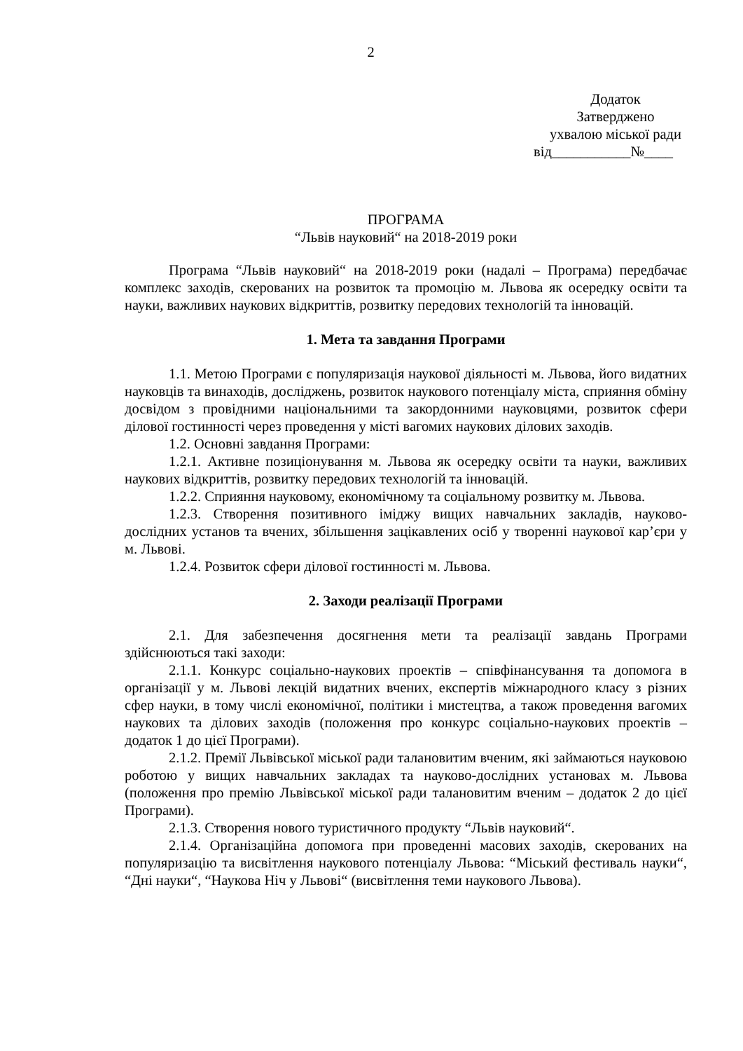2
Додаток
Затверджено
ухвалою міської ради
від___________№____
ПРОГРАМА
“Львів науковий“ на 2018-2019 роки
Програма “Львів науковий“ на 2018-2019 роки (надалі – Програма) передбачає комплекс заходів, скерованих на розвиток та промоцію м. Львова як осередку освіти та науки, важливих наукових відкриттів, розвитку передових технологій та інновацій.
1. Мета та завдання Програми
1.1. Метою Програми є популяризація наукової діяльності м. Львова, його видатних науковців та винаходів, досліджень, розвиток наукового потенціалу міста, сприяння обміну досвідом з провідними національними та закордонними науковцями, розвиток сфери ділової гостинності через проведення у місті вагомих наукових ділових заходів.
1.2. Основні завдання Програми:
1.2.1. Активне позиціонування м. Львова як осередку освіти та науки, важливих наукових відкриттів, розвитку передових технологій та інновацій.
1.2.2. Сприяння науковому, економічному та соціальному розвитку м. Львова.
1.2.3. Створення позитивного іміджу вищих навчальних закладів, науково-дослідних установ та вчених, збільшення зацікавлених осіб у творенні наукової кар’єри у м. Львові.
1.2.4. Розвиток сфери ділової гостинності м. Львова.
2. Заходи реалізації Програми
2.1. Для забезпечення досягнення мети та реалізації завдань Програми здійснюються такі заходи:
2.1.1. Конкурс соціально-наукових проектів – співфінансування та допомога в організації у м. Львові лекцій видатних вчених, експертів міжнародного класу з різних сфер науки, в тому числі економічної, політики і мистецтва, а також проведення вагомих наукових та ділових заходів (положення про конкурс соціально-наукових проектів – додаток 1 до цієї Програми).
2.1.2. Премії Львівської міської ради талановитим вченим, які займаються науковою роботою у вищих навчальних закладах та науково-дослідних установах м. Львова (положення про премію Львівської міської ради талановитим вченим – додаток 2 до цієї Програми).
2.1.3. Створення нового туристичного продукту “Львів науковий“.
2.1.4. Організаційна допомога при проведенні масових заходів, скерованих на популяризацію та висвітлення наукового потенціалу Львова: “Міський фестиваль науки“, “Дні науки“, “Наукова Ніч у Львові“ (висвітлення теми наукового Львова).